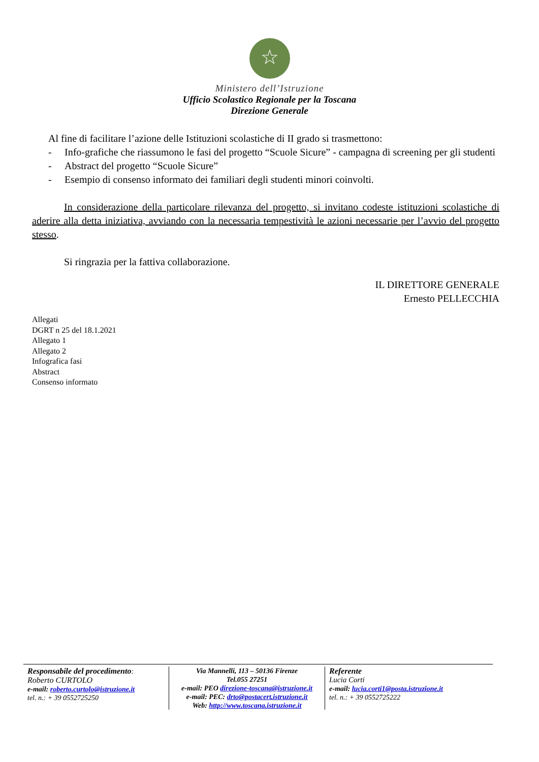☆
Ministero dell’Istruzione
Ufficio Scolastico Regionale per la Toscana
Direzione Generale
Al fine di facilitare l’azione delle Istituzioni scolastiche di II grado si trasmettono:
- Info-grafiche che riassumono le fasi del progetto “Scuole Sicure” - campagna di screening per gli studenti
- Abstract del progetto “Scuole Sicure”
- Esempio di consenso informato dei familiari degli studenti minori coinvolti.
In considerazione della particolare rilevanza del progetto, si invitano codeste istituzioni scolastiche di aderire alla detta iniziativa, avviando con la necessaria tempestività le azioni necessarie per l’avvio del progetto stesso.
Si ringrazia per la fattiva collaborazione.
IL DIRETTORE GENERALE
Ernesto PELLECCHIA
Allegati
DGRT n 25 del 18.1.2021
Allegato 1
Allegato 2
Infografica fasi
Abstract
Consenso informato
Responsabile del procedimento:
Roberto CURTOLO
e-mail: roberto.curtolo@istruzione.it
tel. n.: + 39 0552725250
Via Mannelli, 113 – 50136 Firenze
Tel.055 27251
e-mail: PEO direzione-toscana@istruzione.it
e-mail: PEC: drto@postacert.istruzione.it
Web: http://www.toscana.istruzione.it
Referente
Lucia Corti
e-mail: lucia.corti1@posta.istruzione.it
tel. n.: + 39 0552725222